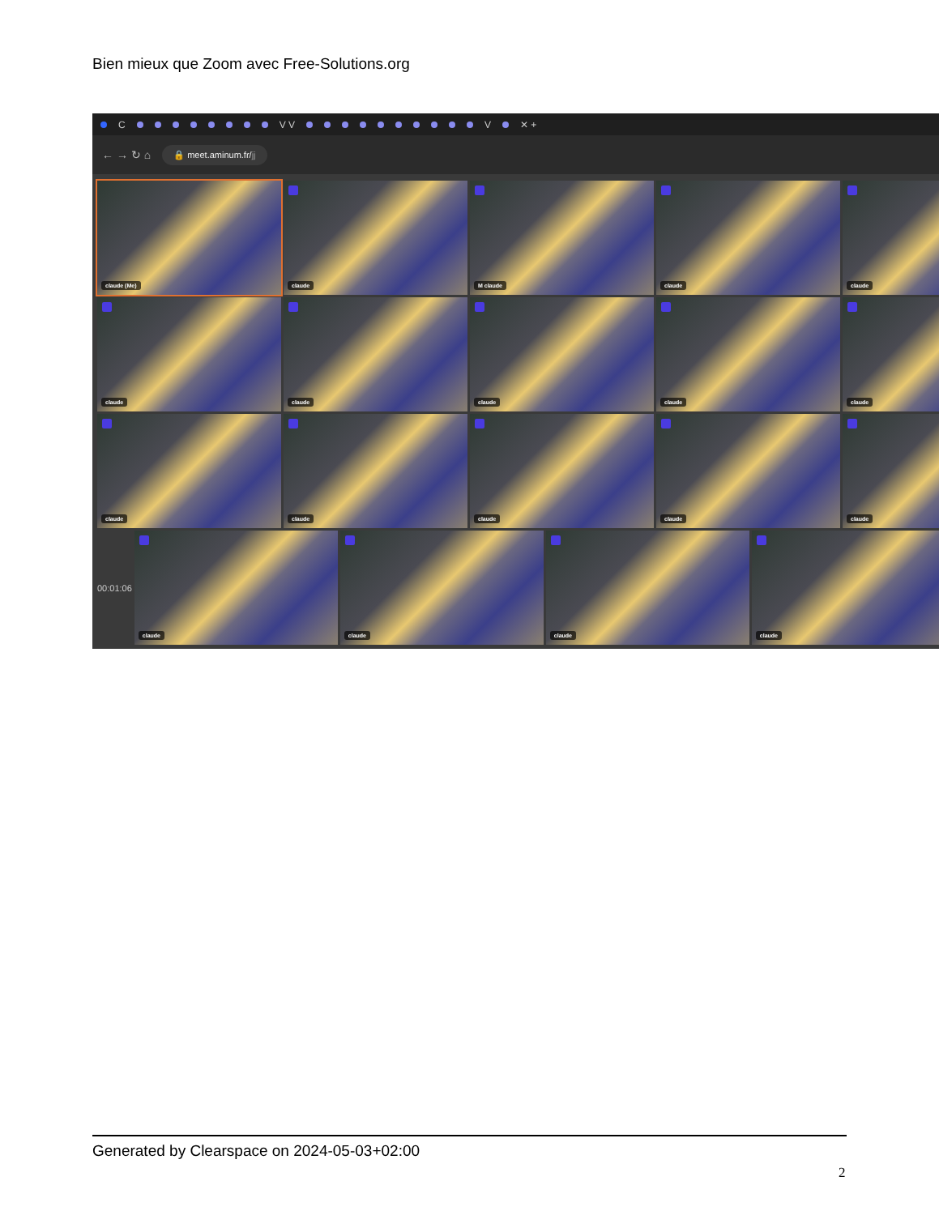Bien mieux que Zoom avec Free-Solutions.org
C V V V ✕ +
← → ↻ ⌂ 🔒 meet.aminum.fr/jj
claude (Me)
claude
M claude
claude
claude
claude
claude
claude
claude
claude
claude
claude
claude
claude
claude
00:01:06
claude
claude
claude
claude
Generated by Clearspace on 2024-05-03+02:00
2